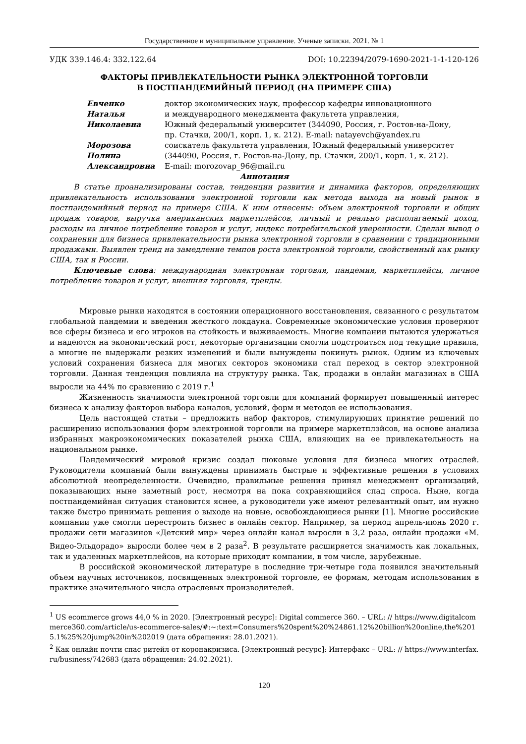Государственное и муниципальное управление. Ученые записки. 2021. № 1
УДК 339.146.4: 332.122.64 DOI: 10.22394/2079-1690-2021-1-1-120-126
ФАКТОРЫ ПРИВЛЕКАТЕЛЬНОСТИ РЫНКА ЭЛЕКТРОННОЙ ТОРГОВЛИ
В ПОСТПАНДЕМИЙНЫЙ ПЕРИОД (НА ПРИМЕРЕ США)
| Евченко Наталья Николаевна | доктор экономических наук, профессор кафедры инновационного и международного менеджмента факультета управления, Южный федеральный университет (344090, Россия, г. Ростов-на-Дону, пр. Стачки, 200/1, корп. 1, к. 212). E-mail: natayevch@yandex.ru |
| Морозова Полина Александровна | соискатель факультета управления, Южный федеральный университет (344090, Россия, г. Ростов-на-Дону, пр. Стачки, 200/1, корп. 1, к. 212). E-mail: morozovap_96@mail.ru |
Аннотация
В статье проанализированы состав, тенденции развития и динамика факторов, определяющих привлекательность использования электронной торговли как метода выхода на новый рынок в постпандемийный период на примере США. К ним отнесены: объем электронной торговли и общих продаж товаров, выручка американских маркетплейсов, личный и реально располагаемый доход, расходы на личное потребление товаров и услуг, индекс потребительской уверенности. Сделан вывод о сохранении для бизнеса привлекательности рынка электронной торговли в сравнении с традиционными продажами. Выявлен тренд на замедление темпов роста электронной торговли, свойственный как рынку США, так и России.
Ключевые слова: международная электронная торговля, пандемия, маркетплейсы, личное потребление товаров и услуг, внешняя торговля, тренды.
Мировые рынки находятся в состоянии операционного восстановления, связанного с результатом глобальной пандемии и введения жесткого локдауна. Современные экономические условия проверяют все сферы бизнеса и его игроков на стойкость и выживаемость. Многие компании пытаются удержаться и надеются на экономический рост, некоторые организации смогли подстроиться под текущие правила, а многие не выдержали резких изменений и были вынуждены покинуть рынок. Одним из ключевых условий сохранения бизнеса для многих секторов экономики стал переход в сектор электронной торговли. Данная тенденция повлияла на структуру рынка. Так, продажи в онлайн магазинах в США выросли на 44% по сравнению с 2019 г.<sup>1</sup>
Жизненность значимости электронной торговли для компаний формирует повышенный интерес бизнеса к анализу факторов выбора каналов, условий, форм и методов ее использования.
Цель настоящей статьи – предложить набор факторов, стимулирующих принятие решений по расширению использования форм электронной торговли на примере маркетплэйсов, на основе анализа избранных макроэкономических показателей рынка США, влияющих на ее привлекательность на национальном рынке.
Пандемический мировой кризис создал шоковые условия для бизнеса многих отраслей. Руководители компаний были вынуждены принимать быстрые и эффективные решения в условиях абсолютной неопределенности. Очевидно, правильные решения принял менеджмент организаций, показывающих ныне заметный рост, несмотря на пока сохраняющийся спад спроса. Ныне, когда постпандемийная ситуация становится яснее, а руководители уже имеют релевантный опыт, им нужно также быстро принимать решения о выходе на новые, освобождающиеся рынки [1]. Многие российские компании уже смогли перестроить бизнес в онлайн сектор. Например, за период апрель-июнь 2020 г. продажи сети магазинов «Детский мир» через онлайн канал выросли в 3,2 раза, онлайн продажи «М. Видео-Эльдорадо» выросли более чем в 2 раза<sup>2</sup>. В результате расширяется значимость как локальных, так и удаленных маркетплейсов, на которые приходят компании, в том числе, зарубежные.
В российской экономической литературе в последние три-четыре года появился значительный объем научных источников, посвященных электронной торговле, ее формам, методам использования в практике значительного числа отраслевых производителей.
<sup>1</sup> US ecommerce grows 44,0 % in 2020. [Электронный ресурс]: Digital commerce 360. – URL: // https://www.digitalcommerce360.com/article/us-ecommerce-sales/#:~:text=Consumers%20spent%20%24861.12%20billion%20online,the%2015.1%25%20jump%20in%202019 (дата обращения: 28.01.2021).
<sup>2</sup> Как онлайн почти спас ритейл от коронакризиса. [Электронный ресурс]: Интерфакс – URL: // https://www.interfax.ru/business/742683 (дата обращения: 24.02.2021).
120